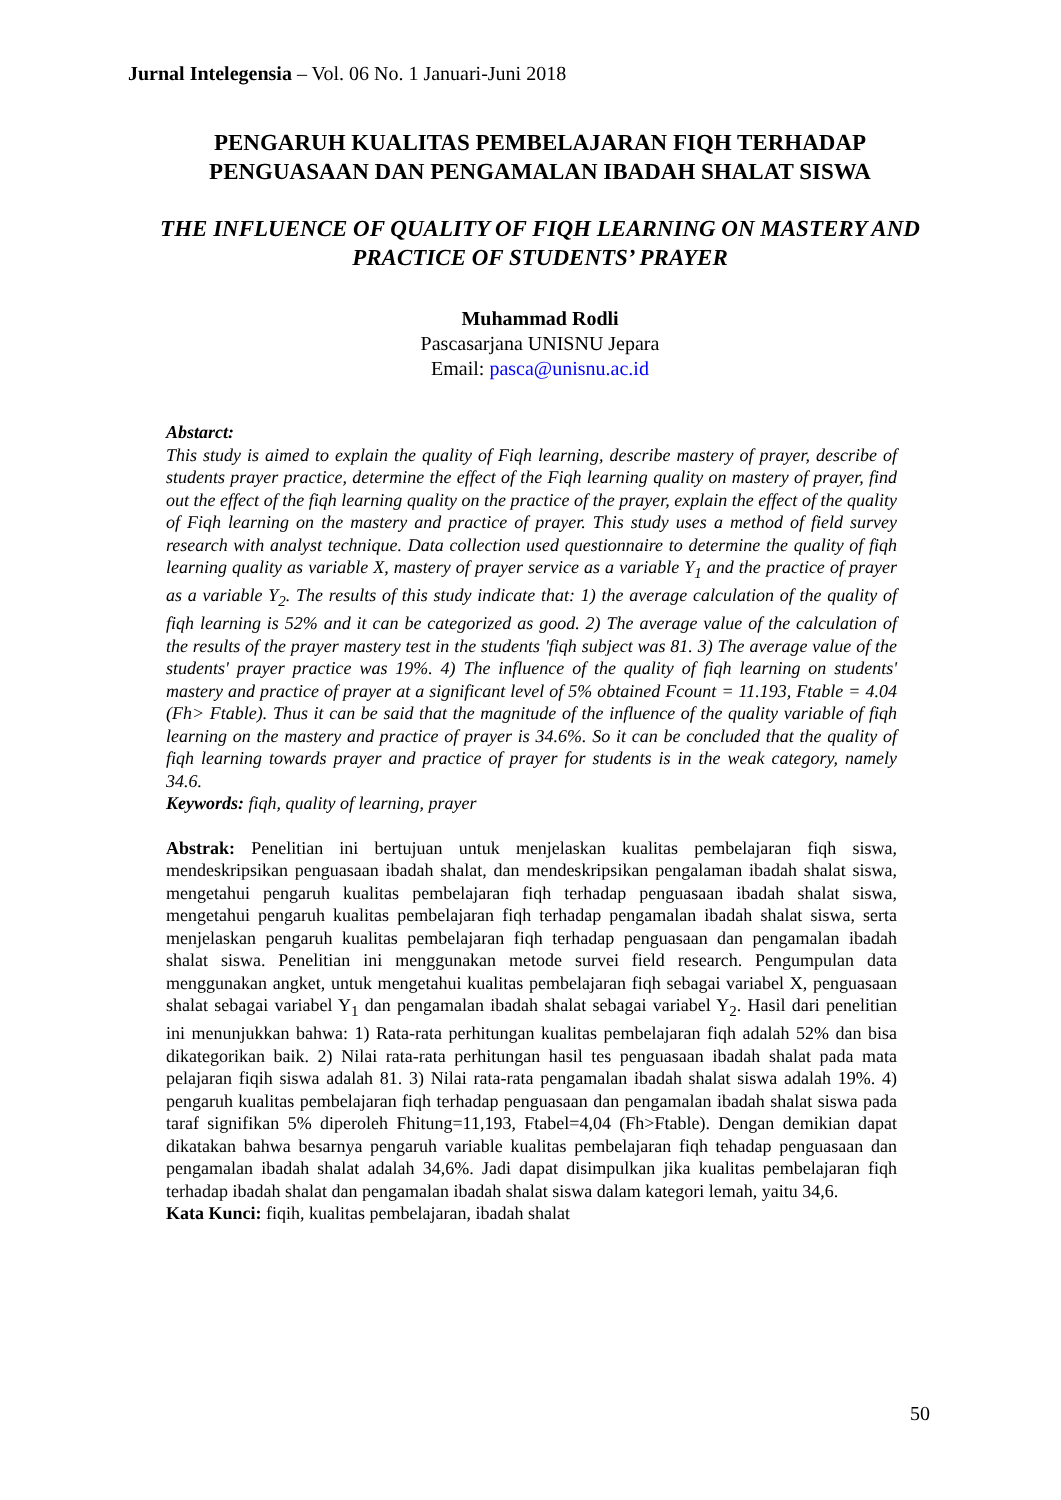Jurnal Intelegensia – Vol. 06 No. 1 Januari-Juni 2018
PENGARUH KUALITAS PEMBELAJARAN FIQH TERHADAP PENGUASAAN DAN PENGAMALAN IBADAH SHALAT SISWA
THE INFLUENCE OF QUALITY OF FIQH LEARNING ON MASTERY AND PRACTICE OF STUDENTS’ PRAYER
Muhammad Rodli
Pascasarjana UNISNU Jepara
Email: pasca@unisnu.ac.id
Abstarct:
This study is aimed to explain the quality of Fiqh learning, describe mastery of prayer, describe of students prayer practice, determine the effect of the Fiqh learning quality on mastery of prayer, find out the effect of the fiqh learning quality on the practice of the prayer, explain the effect of the quality of Fiqh learning on the mastery and practice of prayer. This study uses a method of field survey research with analyst technique. Data collection used questionnaire to determine the quality of fiqh learning quality as variable X, mastery of prayer service as a variable Y<sub>1</sub> and the practice of prayer as a variable Y<sub>2</sub>. The results of this study indicate that: 1) the average calculation of the quality of fiqh learning is 52% and it can be categorized as good. 2) The average value of the calculation of the results of the prayer mastery test in the students 'fiqh subject was 81. 3) The average value of the students' prayer practice was 19%. 4) The influence of the quality of fiqh learning on students' mastery and practice of prayer at a significant level of 5% obtained Fcount = 11.193, Ftable = 4.04 (Fh> Ftable). Thus it can be said that the magnitude of the influence of the quality variable of fiqh learning on the mastery and practice of prayer is 34.6%. So it can be concluded that the quality of fiqh learning towards prayer and practice of prayer for students is in the weak category, namely 34.6.
Keywords: fiqh, quality of learning, prayer
Abstrak: Penelitian ini bertujuan untuk menjelaskan kualitas pembelajaran fiqh siswa, mendeskripsikan penguasaan ibadah shalat, dan mendeskripsikan pengalaman ibadah shalat siswa, mengetahui pengaruh kualitas pembelajaran fiqh terhadap penguasaan ibadah shalat siswa, mengetahui pengaruh kualitas pembelajaran fiqh terhadap pengamalan ibadah shalat siswa, serta menjelaskan pengaruh kualitas pembelajaran fiqh terhadap penguasaan dan pengamalan ibadah shalat siswa. Penelitian ini menggunakan metode survei field research. Pengumpulan data menggunakan angket, untuk mengetahui kualitas pembelajaran fiqh sebagai variabel X, penguasaan shalat sebagai variabel Y<sub>1</sub> dan pengamalan ibadah shalat sebagai variabel Y<sub>2</sub>. Hasil dari penelitian ini menunjukkan bahwa: 1) Rata-rata perhitungan kualitas pembelajaran fiqh adalah 52% dan bisa dikategorikan baik. 2) Nilai rata-rata perhitungan hasil tes penguasaan ibadah shalat pada mata pelajaran fiqih siswa adalah 81. 3) Nilai rata-rata pengamalan ibadah shalat siswa adalah 19%. 4) pengaruh kualitas pembelajaran fiqh terhadap penguasaan dan pengamalan ibadah shalat siswa pada taraf signifikan 5% diperoleh Fhitung=11,193, Ftabel=4,04 (Fh>Ftable). Dengan demikian dapat dikatakan bahwa besarnya pengaruh variable kualitas pembelajaran fiqh tehadap penguasaan dan pengamalan ibadah shalat adalah 34,6%. Jadi dapat disimpulkan jika kualitas pembelajaran fiqh terhadap ibadah shalat dan pengamalan ibadah shalat siswa dalam kategori lemah, yaitu 34,6.
Kata Kunci: fiqih, kualitas pembelajaran, ibadah shalat
50